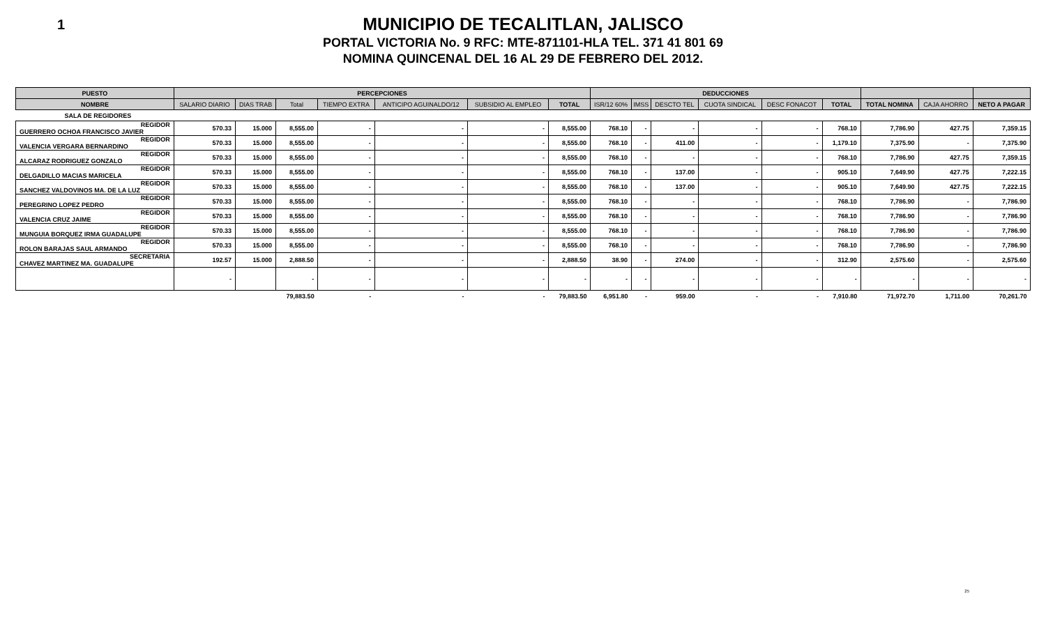1
MUNICIPIO DE TECALITLAN, JALISCO
PORTAL VICTORIA No. 9 RFC: MTE-871101-HLA TEL. 371 41 801 69
NOMINA QUINCENAL DEL 16 AL 29 DE FEBRERO DEL 2012.
| PUESTO | PERCEPCIONES | | | | | | | DEDUCCIONES | | | | | | | | |
| --- | --- | --- | --- | --- | --- | --- | --- | --- | --- | --- | --- | --- | --- | --- | --- | --- |
| NOMBRE | SALARIO DIARIO | DIAS TRAB | Total | TIEMPO EXTRA | ANTICIPO AGUINALDO/12 | SUBSIDIO AL EMPLEO | TOTAL | ISR/12 60% | IMSS | DESCTO TEL | CUOTA SINDICAL | DESC FONACOT | TOTAL | TOTAL NOMINA | CAJA AHORRO | NETO A PAGAR |
| SALA DE REGIDORES | | | | | | | | | | | | | | | | |
| REGIDOR GUERRERO OCHOA FRANCISCO JAVIER | 570.33 | 15.000 | 8,555.00 | - | - | - | 8,555.00 | 768.10 | - | - | - | - | 768.10 | 7,786.90 | 427.75 | 7,359.15 |
| REGIDOR VALENCIA VERGARA BERNARDINO | 570.33 | 15.000 | 8,555.00 | - | - | - | 8,555.00 | 768.10 | - | 411.00 | - | - | 1,179.10 | 7,375.90 | - | 7,375.90 |
| REGIDOR ALCARAZ RODRIGUEZ GONZALO | 570.33 | 15.000 | 8,555.00 | - | - | - | 8,555.00 | 768.10 | - | - | - | - | 768.10 | 7,786.90 | 427.75 | 7,359.15 |
| REGIDOR DELGADILLO MACIAS MARICELA | 570.33 | 15.000 | 8,555.00 | - | - | - | 8,555.00 | 768.10 | - | 137.00 | - | - | 905.10 | 7,649.90 | 427.75 | 7,222.15 |
| REGIDOR SANCHEZ VALDOVINOS MA. DE LA LUZ | 570.33 | 15.000 | 8,555.00 | - | - | - | 8,555.00 | 768.10 | - | 137.00 | - | - | 905.10 | 7,649.90 | 427.75 | 7,222.15 |
| REGIDOR PEREGRINO LOPEZ PEDRO | 570.33 | 15.000 | 8,555.00 | - | - | - | 8,555.00 | 768.10 | - | - | - | - | 768.10 | 7,786.90 | - | 7,786.90 |
| REGIDOR VALENCIA CRUZ JAIME | 570.33 | 15.000 | 8,555.00 | - | - | - | 8,555.00 | 768.10 | - | - | - | - | 768.10 | 7,786.90 | - | 7,786.90 |
| REGIDOR MUNGUIA BORQUEZ IRMA GUADALUPE | 570.33 | 15.000 | 8,555.00 | - | - | - | 8,555.00 | 768.10 | - | - | - | - | 768.10 | 7,786.90 | - | 7,786.90 |
| REGIDOR ROLON BARAJAS SAUL ARMANDO | 570.33 | 15.000 | 8,555.00 | - | - | - | 8,555.00 | 768.10 | - | - | - | - | 768.10 | 7,786.90 | - | 7,786.90 |
| SECRETARIA CHAVEZ MARTINEZ MA. GUADALUPE | 192.57 | 15.000 | 2,888.50 | - | - | - | 2,888.50 | 38.90 | - | 274.00 | - | - | 312.90 | 2,575.60 | - | 2,575.60 |
| | - | | - | - | - | - | - | - | - | - | - | - | - | - | - | - |
| | | | 79,883.50 | - | - | - | 79,883.50 | 6,951.80 | - | 959.00 | - | - | 7,910.80 | 71,972.70 | 1,711.00 | 70,261.70 |
25